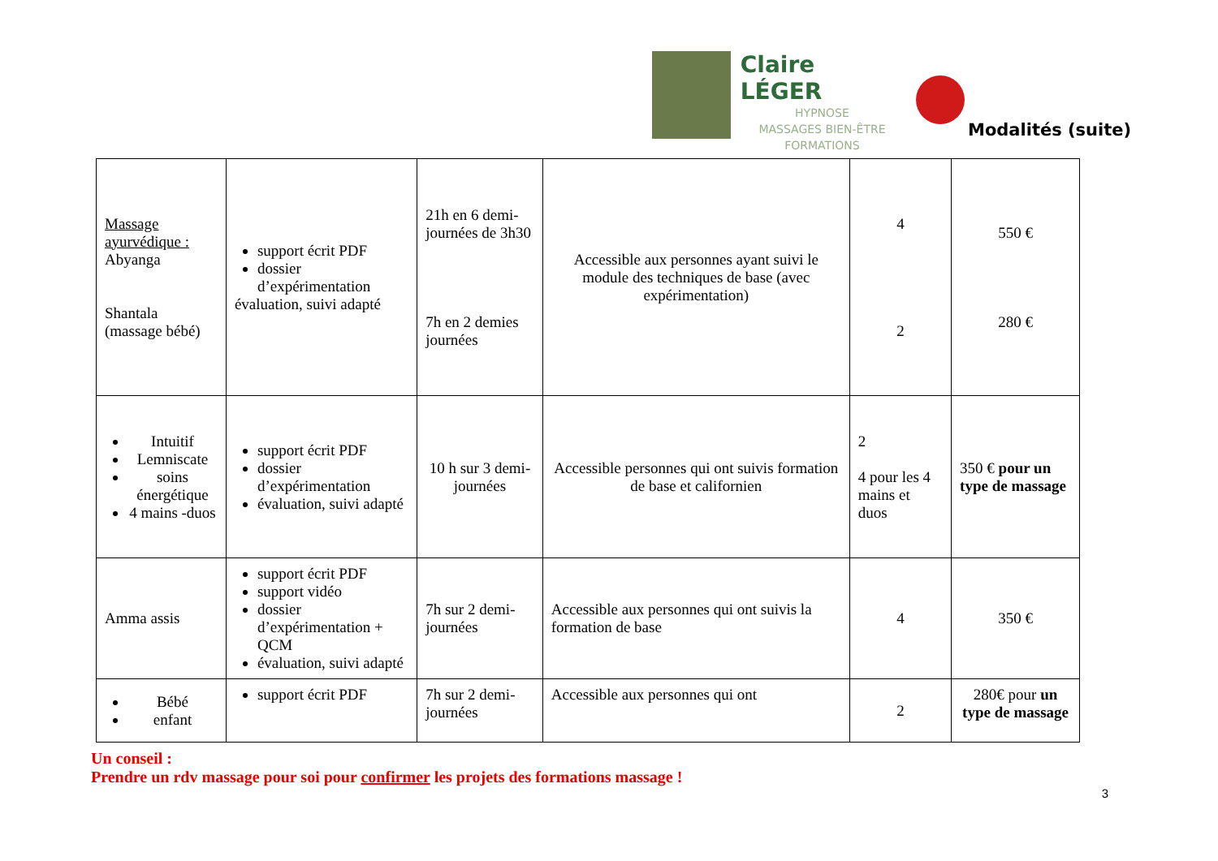Claire LÉGER
HYPNOSE
MASSAGES BIEN-ÊTRE
FORMATIONS
Modalités (suite)
| Massage ayurvédique : Abyanga Shantala (massage bébé) | support écrit PDF dossier d’expérimentation évaluation, suivi adapté | 21h en 6 demi-journées de 3h30 7h en 2 demies journées | Accessible aux personnes ayant suivi le module des techniques de base (avec expérimentation) | 4 2 | 550 € 280 € |
| Intuitif Lemniscate soins énergétique 4 mains -duos | support écrit PDF dossier d’expérimentation évaluation, suivi adapté | 10 h sur 3 demi-journées | Accessible personnes qui ont suivis formation de base et californien | 2 4 pour les 4 mains et duos | 350 € pour un type de massage |
| Amma assis | support écrit PDF support vidéo dossier d’expérimentation + QCM évaluation, suivi adapté | 7h sur 2 demi-journées | Accessible aux personnes qui ont suivis la formation de base | 4 | 350 € |
| Bébé enfant | support écrit PDF | 7h sur 2 demi-journées | Accessible aux personnes qui ont | 2 | 280€ pour un type de massage |
Un conseil :
Prendre un rdv massage pour soi pour confirmer les projets des formations massage !
3